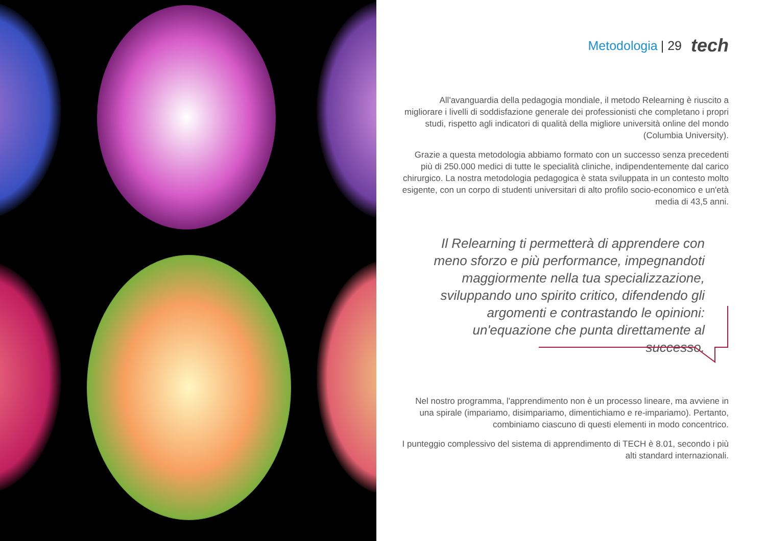Metodologia | 29 tech
All'avanguardia della pedagogia mondiale, il metodo Relearning è riuscito a migliorare i livelli di soddisfazione generale dei professionisti che completano i propri studi, rispetto agli indicatori di qualità della migliore università online del mondo (Columbia University).
Grazie a questa metodologia abbiamo formato con un successo senza precedenti più di 250.000 medici di tutte le specialità cliniche, indipendentemente dal carico chirurgico. La nostra metodologia pedagogica è stata sviluppata in un contesto molto esigente, con un corpo di studenti universitari di alto profilo socio-economico e un'età media di 43,5 anni.
Il Relearning ti permetterà di apprendere con meno sforzo e più performance, impegnandoti maggiormente nella tua specializzazione, sviluppando uno spirito critico, difendendo gli argomenti e contrastando le opinioni: un'equazione che punta direttamente al successo.
Nel nostro programma, l'apprendimento non è un processo lineare, ma avviene in una spirale (impariamo, disimpariamo, dimentichiamo e re-impariamo). Pertanto, combiniamo ciascuno di questi elementi in modo concentrico.
I punteggio complessivo del sistema di apprendimento di TECH è 8.01, secondo i più alti standard internazionali.